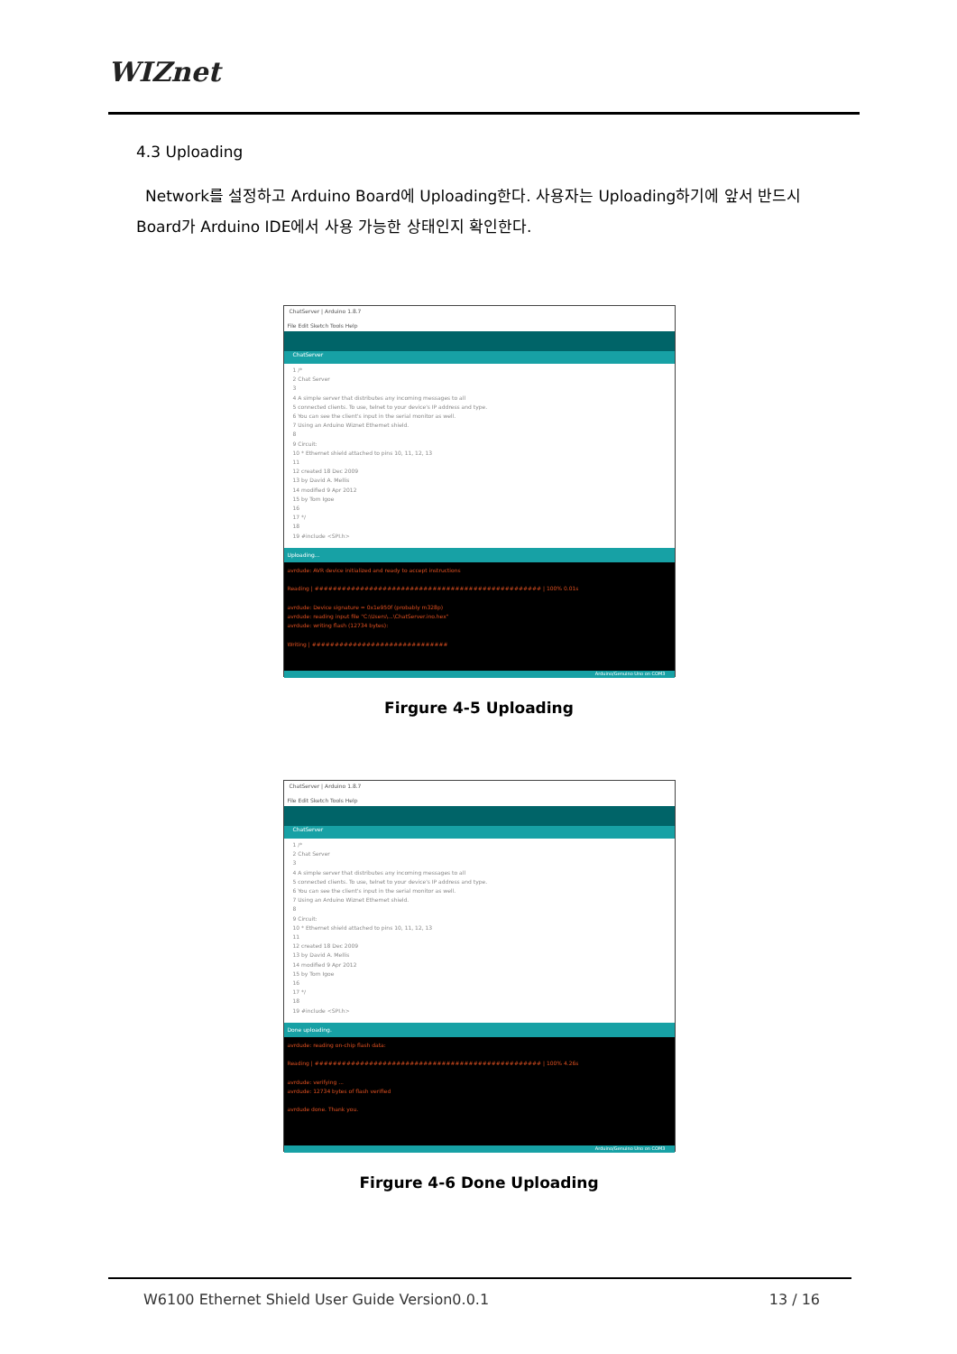WIZnet
4.3 Uploading
Network를 설정하고 Arduino Board에 Uploading한다. 사용자는 Uploading하기에 앞서 반드시 Board가 Arduino IDE에서 사용 가능한 상태인지 확인한다.
ChatServer | Arduino 1.8.7
File Edit Sketch Tools Help
ChatServer
1 /*
2 Chat Server
3
4 A simple server that distributes any incoming messages to all
5 connected clients. To use, telnet to your device's IP address and type.
6 You can see the client's input in the serial monitor as well.
7 Using an Arduino Wiznet Ethernet shield.
8
9 Circuit:
10 * Ethernet shield attached to pins 10, 11, 12, 13
11
12 created 18 Dec 2009
13 by David A. Mellis
14 modified 9 Apr 2012
15 by Tom Igoe
16
17 */
18
19 #include <SPI.h>
Uploading...
avrdude: AVR device initialized and ready to accept instructions
Reading | ################################################## | 100% 0.01s
avrdude: Device signature = 0x1e950f (probably m328p)
avrdude: reading input file "C:\Users\...\ChatServer.ino.hex"
avrdude: writing flash (12734 bytes):
Writing | ##############################
Arduino/Genuino Uno on COM3
Firgure 4-5 Uploading
ChatServer | Arduino 1.8.7
File Edit Sketch Tools Help
ChatServer
1 /*
2 Chat Server
3
4 A simple server that distributes any incoming messages to all
5 connected clients. To use, telnet to your device's IP address and type.
6 You can see the client's input in the serial monitor as well.
7 Using an Arduino Wiznet Ethernet shield.
8
9 Circuit:
10 * Ethernet shield attached to pins 10, 11, 12, 13
11
12 created 18 Dec 2009
13 by David A. Mellis
14 modified 9 Apr 2012
15 by Tom Igoe
16
17 */
18
19 #include <SPI.h>
Done uploading.
avrdude: reading on-chip flash data:
Reading | ################################################## | 100% 4.26s
avrdude: verifying ...
avrdude: 12734 bytes of flash verified
avrdude done. Thank you.
Arduino/Genuino Uno on COM3
Firgure 4-6 Done Uploading
W6100 Ethernet Shield User Guide Version0.0.1 13 / 16